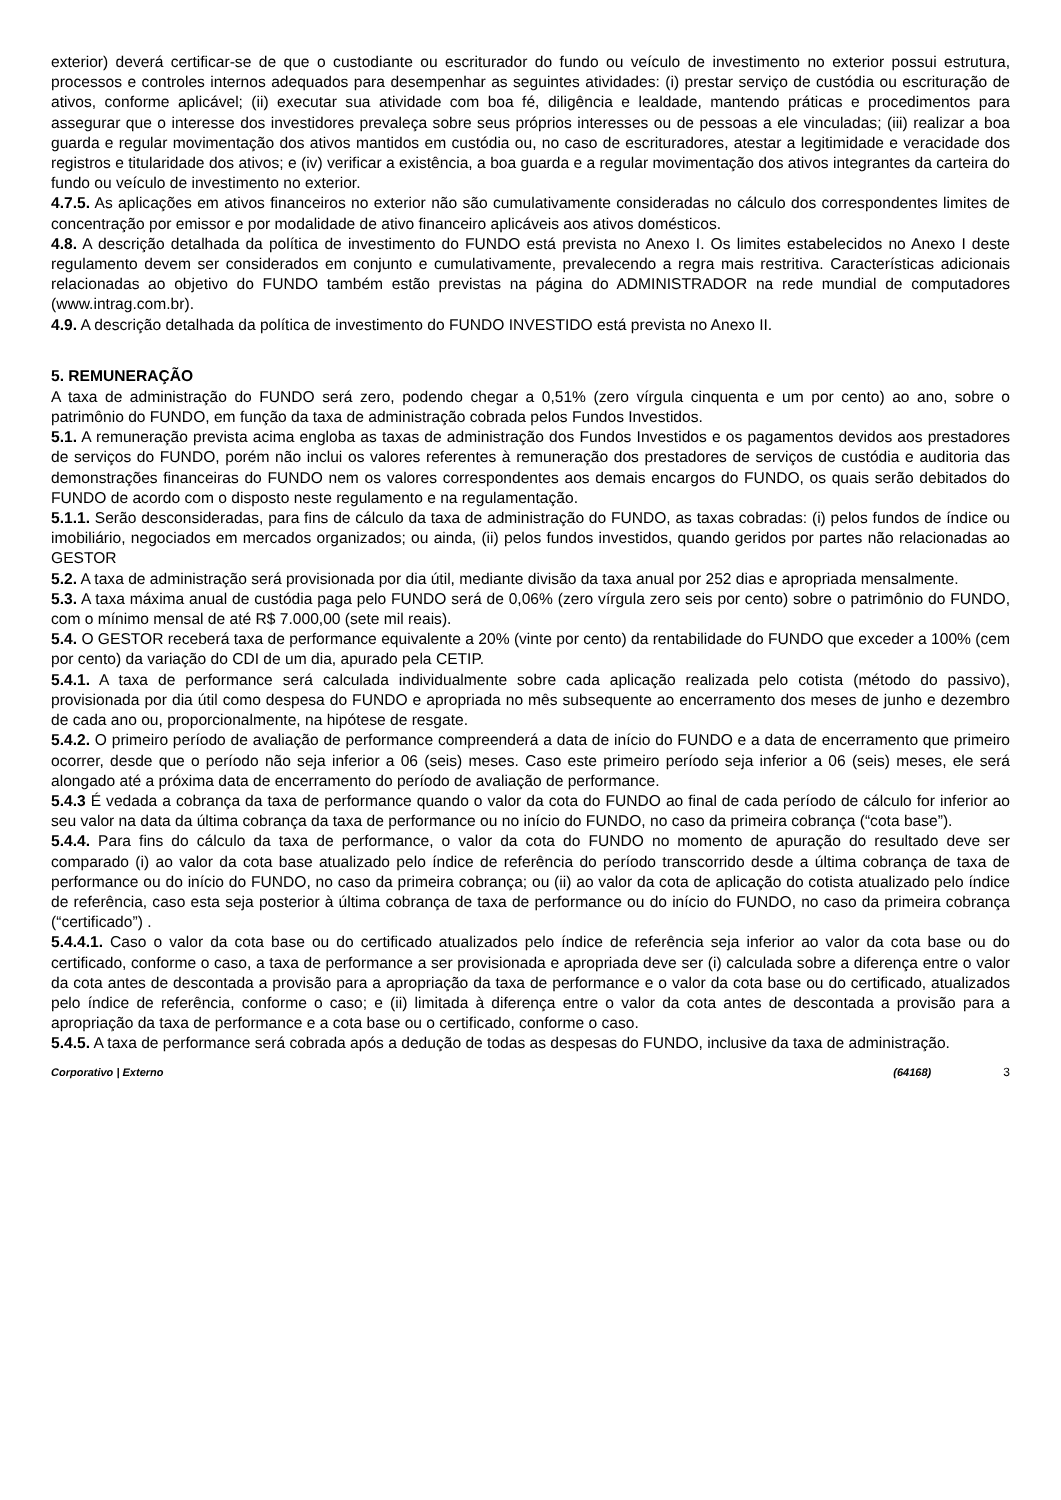exterior) deverá certificar-se de que o custodiante ou escriturador do fundo ou veículo de investimento no exterior possui estrutura, processos e controles internos adequados para desempenhar as seguintes atividades: (i) prestar serviço de custódia ou escrituração de ativos, conforme aplicável; (ii) executar sua atividade com boa fé, diligência e lealdade, mantendo práticas e procedimentos para assegurar que o interesse dos investidores prevaleça sobre seus próprios interesses ou de pessoas a ele vinculadas; (iii) realizar a boa guarda e regular movimentação dos ativos mantidos em custódia ou, no caso de escrituradores, atestar a legitimidade e veracidade dos registros e titularidade dos ativos; e (iv) verificar a existência, a boa guarda e a regular movimentação dos ativos integrantes da carteira do fundo ou veículo de investimento no exterior.
4.7.5. As aplicações em ativos financeiros no exterior não são cumulativamente consideradas no cálculo dos correspondentes limites de concentração por emissor e por modalidade de ativo financeiro aplicáveis aos ativos domésticos.
4.8. A descrição detalhada da política de investimento do FUNDO está prevista no Anexo I. Os limites estabelecidos no Anexo I deste regulamento devem ser considerados em conjunto e cumulativamente, prevalecendo a regra mais restritiva. Características adicionais relacionadas ao objetivo do FUNDO também estão previstas na página do ADMINISTRADOR na rede mundial de computadores (www.intrag.com.br).
4.9. A descrição detalhada da política de investimento do FUNDO INVESTIDO está prevista no Anexo II.
5. REMUNERAÇÃO
A taxa de administração do FUNDO será zero, podendo chegar a 0,51% (zero vírgula cinquenta e um por cento) ao ano, sobre o patrimônio do FUNDO, em função da taxa de administração cobrada pelos Fundos Investidos.
5.1. A remuneração prevista acima engloba as taxas de administração dos Fundos Investidos e os pagamentos devidos aos prestadores de serviços do FUNDO, porém não inclui os valores referentes à remuneração dos prestadores de serviços de custódia e auditoria das demonstrações financeiras do FUNDO nem os valores correspondentes aos demais encargos do FUNDO, os quais serão debitados do FUNDO de acordo com o disposto neste regulamento e na regulamentação.
5.1.1. Serão desconsideradas, para fins de cálculo da taxa de administração do FUNDO, as taxas cobradas: (i) pelos fundos de índice ou imobiliário, negociados em mercados organizados; ou ainda, (ii) pelos fundos investidos, quando geridos por partes não relacionadas ao GESTOR
5.2. A taxa de administração será provisionada por dia útil, mediante divisão da taxa anual por 252 dias e apropriada mensalmente.
5.3. A taxa máxima anual de custódia paga pelo FUNDO será de 0,06% (zero vírgula zero seis por cento) sobre o patrimônio do FUNDO, com o mínimo mensal de até R$ 7.000,00 (sete mil reais).
5.4. O GESTOR receberá taxa de performance equivalente a 20% (vinte por cento) da rentabilidade do FUNDO que exceder a 100% (cem por cento) da variação do CDI de um dia, apurado pela CETIP.
5.4.1. A taxa de performance será calculada individualmente sobre cada aplicação realizada pelo cotista (método do passivo), provisionada por dia útil como despesa do FUNDO e apropriada no mês subsequente ao encerramento dos meses de junho e dezembro de cada ano ou, proporcionalmente, na hipótese de resgate.
5.4.2. O primeiro período de avaliação de performance compreenderá a data de início do FUNDO e a data de encerramento que primeiro ocorrer, desde que o período não seja inferior a 06 (seis) meses. Caso este primeiro período seja inferior a 06 (seis) meses, ele será alongado até a próxima data de encerramento do período de avaliação de performance.
5.4.3 É vedada a cobrança da taxa de performance quando o valor da cota do FUNDO ao final de cada período de cálculo for inferior ao seu valor na data da última cobrança da taxa de performance ou no início do FUNDO, no caso da primeira cobrança (“cota base”).
5.4.4. Para fins do cálculo da taxa de performance, o valor da cota do FUNDO no momento de apuração do resultado deve ser comparado (i) ao valor da cota base atualizado pelo índice de referência do período transcorrido desde a última cobrança de taxa de performance ou do início do FUNDO, no caso da primeira cobrança; ou (ii) ao valor da cota de aplicação do cotista atualizado pelo índice de referência, caso esta seja posterior à última cobrança de taxa de performance ou do início do FUNDO, no caso da primeira cobrança (“certificado”) .
5.4.4.1. Caso o valor da cota base ou do certificado atualizados pelo índice de referência seja inferior ao valor da cota base ou do certificado, conforme o caso, a taxa de performance a ser provisionada e apropriada deve ser (i) calculada sobre a diferença entre o valor da cota antes de descontada a provisão para a apropriação da taxa de performance e o valor da cota base ou do certificado, atualizados pelo índice de referência, conforme o caso; e (ii) limitada à diferença entre o valor da cota antes de descontada a provisão para a apropriação da taxa de performance e a cota base ou o certificado, conforme o caso.
5.4.5. A taxa de performance será cobrada após a dedução de todas as despesas do FUNDO, inclusive da taxa de administração.
Corporativo | Externo (64168) 3